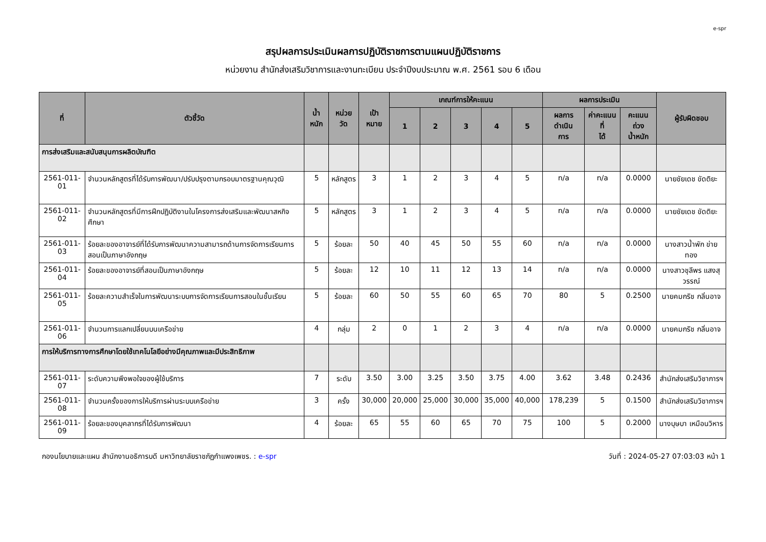e-spr
สรุปผลการประเมินผลการปฏิบัติราชการตามแผนปฏิบัติราชการ
หน่วยงาน สำนักส่งเสริมวิชาการและงานทะเบียน ประจำปีงบประมาณ พ.ศ. 2561 รอบ 6 เดือน
| ที่ | ตัวชี้วัด | น้ำหนัก | หน่วย วัด | เป้า หมาย | เกณฑ์การให้คะแนน | | | | | ผลการประเมิน | | | ผู้รับผิดชอบ |
| --- | --- | --- | --- | --- | --- | --- | --- | --- | --- | --- | --- | --- | --- |
| | | | | | 1 | 2 | 3 | 4 | 5 | ผลการดำเนิน การ | ค่าคะแนนที่ ได้ | คะแนนถ่วง น้ำหนัก | |
| การส่งเสริมและสนับสนุนการผลิตบัณฑิต | | | | | | | | | | | | | |
| 2561-011-01 | จำนวนหลักสูตรที่ได้รับการพัฒนา/ปรับปรุงตามกรอบมาตรฐานคุณวุฒิ | 5 | หลักสูตร | 3 | 1 | 2 | 3 | 4 | 5 | n/a | n/a | 0.0000 | นายชัยเดช ขัดติยะ |
| 2561-011-02 | จำนวนหลักสูตรที่มีการฝึกปฏิบัติงานในโครงการส่งเสริมและพัฒนาสหกิจศึกษา | 5 | หลักสูตร | 3 | 1 | 2 | 3 | 4 | 5 | n/a | n/a | 0.0000 | นายชัยเดช ขัดติยะ |
| 2561-011-03 | ร้อยละของอาจารย์ที่ได้รับการพัฒนาความสามารถด้านการจัดการเรียนการสอนเป็นภาษาอังกฤษ | 5 | ร้อยละ | 50 | 40 | 45 | 50 | 55 | 60 | n/a | n/a | 0.0000 | นางสาวน้ำพัก ข่ายทอง |
| 2561-011-04 | ร้อยละของอาจารย์ที่สอนเป็นภาษาอังกฤษ | 5 | ร้อยละ | 12 | 10 | 11 | 12 | 13 | 14 | n/a | n/a | 0.0000 | นางสาวชุลีพร แสงสุวรรณ์ |
| 2561-011-05 | ร้อยละความสำเร็จในการพัฒนาระบบการจัดการเรียนการสอนในชั้นเรียน | 5 | ร้อยละ | 60 | 50 | 55 | 60 | 65 | 70 | 80 | 5 | 0.2500 | นายคมกริช กลิ่นอาจ |
| 2561-011-06 | จำนวนการแลกเปลี่ยนบนเครือข่าย | 4 | กลุ่ม | 2 | 0 | 1 | 2 | 3 | 4 | n/a | n/a | 0.0000 | นายคมกริช กลิ่นอาจ |
| การให้บริการทางการศึกษาโดยใช้เทคโนโลยีอย่างมีคุณภาพและมีประสิทธิภาพ | | | | | | | | | | | | | |
| 2561-011-07 | ระดับความพึงพอใจของผู้ใช้บริการ | 7 | ระดับ | 3.50 | 3.00 | 3.25 | 3.50 | 3.75 | 4.00 | 3.62 | 3.48 | 0.2436 | สำนักส่งเสริมวิชาการฯ |
| 2561-011-08 | จำนวนครั้งของการให้บริการผ่านระบบเครือข่าย | 3 | ครั้ง | 30,000 | 20,000 | 25,000 | 30,000 | 35,000 | 40,000 | 178,239 | 5 | 0.1500 | สำนักส่งเสริมวิชาการฯ |
| 2561-011-09 | ร้อยละของบุคลากรที่ได้รับการพัฒนา | 4 | ร้อยละ | 65 | 55 | 60 | 65 | 70 | 75 | 100 | 5 | 0.2000 | นางบุษบา เหมือนวิหาร |
กองนโยบายและแผน สำนักงานอธิการบดี มหาวิทยาลัยราชภัฏกำแพงเพชร. : e-spr วันที่ : 2024-05-27 07:03:03 หน้า 1